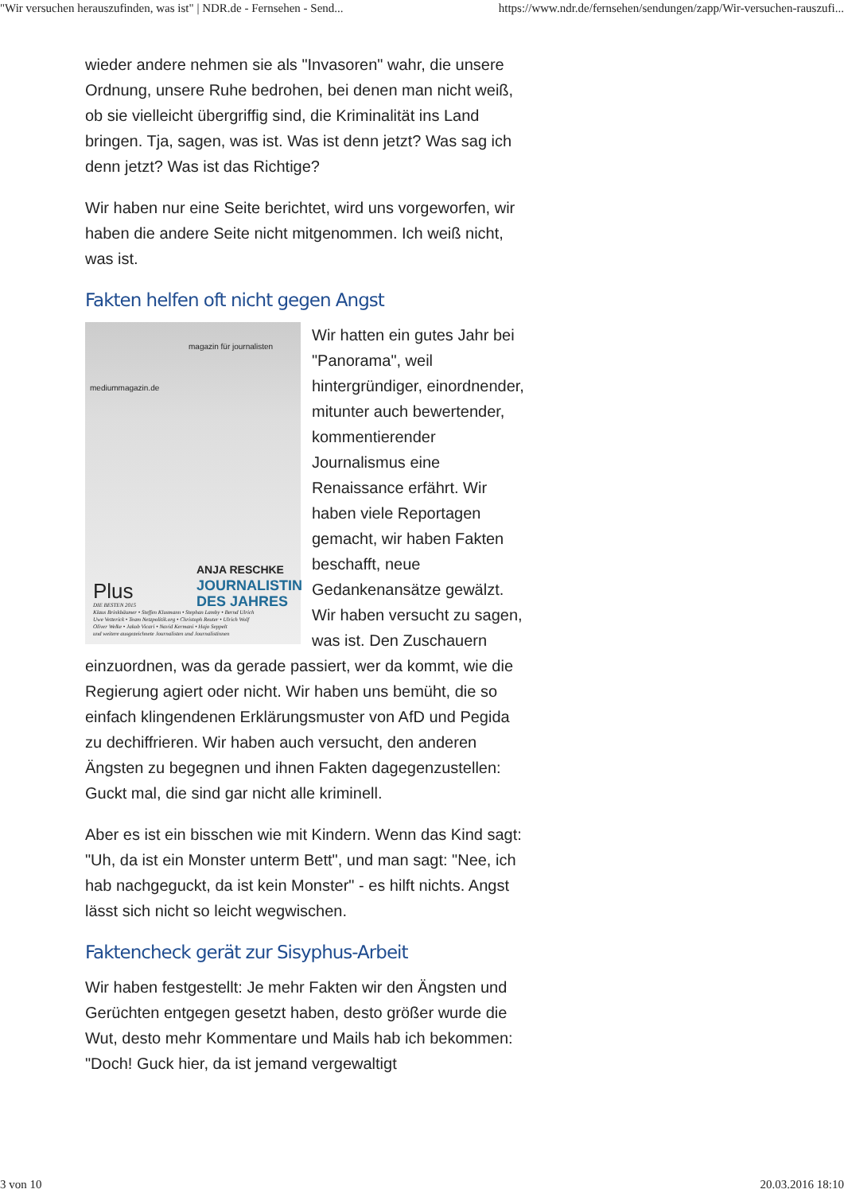"Wir versuchen herauszufinden, was ist" | NDR.de - Fernsehen - Send... https://www.ndr.de/fernsehen/sendungen/zapp/Wir-versuchen-rauszufi...
wieder andere nehmen sie als "Invasoren" wahr, die unsere Ordnung, unsere Ruhe bedrohen, bei denen man nicht weiß, ob sie vielleicht übergriffig sind, die Kriminalität ins Land bringen. Tja, sagen, was ist. Was ist denn jetzt? Was sag ich denn jetzt? Was ist das Richtige?
Wir haben nur eine Seite berichtet, wird uns vorgeworfen, wir haben die andere Seite nicht mitgenommen. Ich weiß nicht, was ist.
Fakten helfen oft nicht gegen Angst
magazin für journalisten
mediummagazin.de
ANJA RESCHKE
JOURNALISTIN
DES JAHRES
Plus
DIE BESTEN 2015
Klaus Brinkbäumer • Steffen Klusmann • Stephan Lamby • Bernd Ulrich
Uwe Vetterick • Team Netzpolitik.org • Christoph Reuter • Ulrich Wolf
Oliver Welke • Jakob Vicari • Navid Kermani • Hajo Seppelt
und weitere ausgezeichnete Journalisten und Journalistinnen
Wir hatten ein gutes Jahr bei "Panorama", weil hintergründiger, einordnender, mitunter auch bewertender, kommentierender Journalismus eine Renaissance erfährt. Wir haben viele Reportagen gemacht, wir haben Fakten beschafft, neue Gedankenansätze gewälzt. Wir haben versucht zu sagen, was ist. Den Zuschauern einzuordnen, was da gerade passiert, wer da kommt, wie die Regierung agiert oder nicht. Wir haben uns bemüht, die so einfach klingendenen Erklärungsmuster von AfD und Pegida zu dechiffrieren. Wir haben auch versucht, den anderen Ängsten zu begegnen und ihnen Fakten dagegenzustellen: Guckt mal, die sind gar nicht alle kriminell.
Aber es ist ein bisschen wie mit Kindern. Wenn das Kind sagt: "Uh, da ist ein Monster unterm Bett", und man sagt: "Nee, ich hab nachgeguckt, da ist kein Monster" - es hilft nichts. Angst lässt sich nicht so leicht wegwischen.
Faktencheck gerät zur Sisyphus-Arbeit
Wir haben festgestellt: Je mehr Fakten wir den Ängsten und Gerüchten entgegen gesetzt haben, desto größer wurde die Wut, desto mehr Kommentare und Mails hab ich bekommen: "Doch! Guck hier, da ist jemand vergewaltigt
3 von 10 20.03.2016 18:10